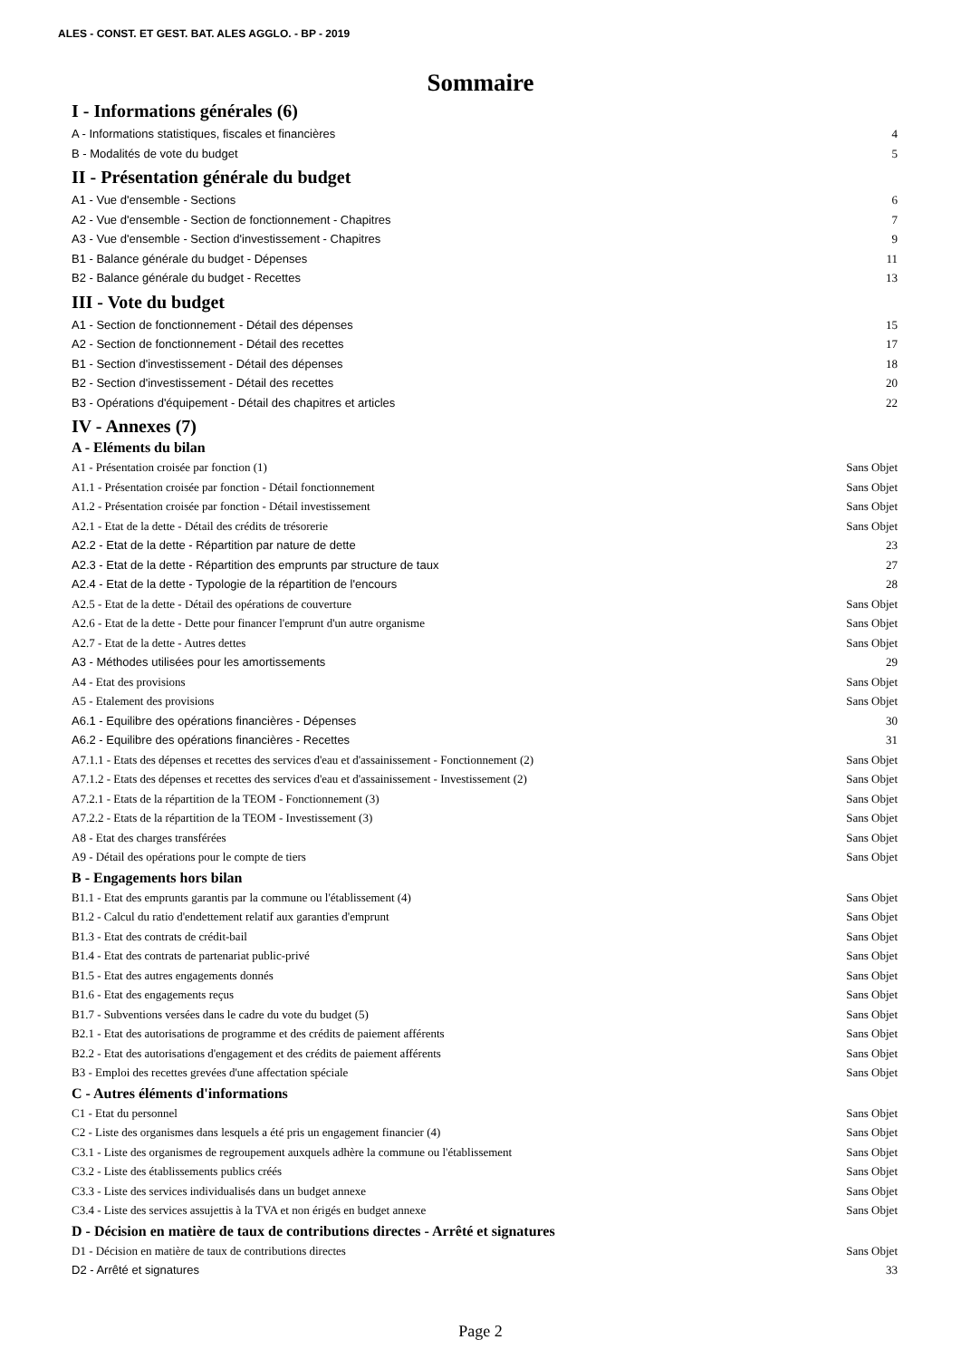ALES - CONST. ET GEST. BAT. ALES AGGLO. - BP - 2019
Sommaire
I - Informations générales (6)
A - Informations statistiques, fiscales et financières 4
B - Modalités de vote du budget 5
II - Présentation générale du budget
A1 - Vue d'ensemble - Sections 6
A2 - Vue d'ensemble - Section de fonctionnement - Chapitres 7
A3 - Vue d'ensemble - Section d'investissement - Chapitres 9
B1 - Balance générale du budget - Dépenses 11
B2 - Balance générale du budget - Recettes 13
III - Vote du budget
A1 - Section de fonctionnement - Détail des dépenses 15
A2 - Section de fonctionnement - Détail des recettes 17
B1 - Section d'investissement - Détail des dépenses 18
B2 - Section d'investissement - Détail des recettes 20
B3 - Opérations d'équipement - Détail des chapitres et articles 22
IV - Annexes (7)
A - Eléments du bilan
A1 - Présentation croisée par fonction (1) Sans Objet
A1.1 - Présentation croisée par fonction - Détail fonctionnement Sans Objet
A1.2 - Présentation croisée par fonction - Détail investissement Sans Objet
A2.1 - Etat de la dette - Détail des crédits de trésorerie Sans Objet
A2.2 - Etat de la dette - Répartition par nature de dette 23
A2.3 - Etat de la dette - Répartition des emprunts par structure de taux 27
A2.4 - Etat de la dette - Typologie de la répartition de l'encours 28
A2.5 - Etat de la dette - Détail des opérations de couverture Sans Objet
A2.6 - Etat de la dette - Dette pour financer l'emprunt d'un autre organisme Sans Objet
A2.7 - Etat de la dette - Autres dettes Sans Objet
A3 - Méthodes utilisées pour les amortissements 29
A4 - Etat des provisions Sans Objet
A5 - Etalement des provisions Sans Objet
A6.1 - Equilibre des opérations financières - Dépenses 30
A6.2 - Equilibre des opérations financières - Recettes 31
A7.1.1 - Etats des dépenses et recettes des services d'eau et d'assainissement - Fonctionnement (2) Sans Objet
A7.1.2 - Etats des dépenses et recettes des services d'eau et d'assainissement - Investissement (2) Sans Objet
A7.2.1 - Etats de la répartition de la TEOM - Fonctionnement (3) Sans Objet
A7.2.2 - Etats de la répartition de la TEOM - Investissement (3) Sans Objet
A8 - Etat des charges transférées Sans Objet
A9 - Détail des opérations pour le compte de tiers Sans Objet
B - Engagements hors bilan
B1.1 - Etat des emprunts garantis par la commune ou l'établissement (4) Sans Objet
B1.2 - Calcul du ratio d'endettement relatif aux garanties d'emprunt Sans Objet
B1.3 - Etat des contrats de crédit-bail Sans Objet
B1.4 - Etat des contrats de partenariat public-privé Sans Objet
B1.5 - Etat des autres engagements donnés Sans Objet
B1.6 - Etat des engagements reçus Sans Objet
B1.7 - Subventions versées dans le cadre du vote du budget (5) Sans Objet
B2.1 - Etat des autorisations de programme et des crédits de paiement afférents Sans Objet
B2.2 - Etat des autorisations d'engagement et des crédits de paiement afférents Sans Objet
B3 - Emploi des recettes grevées d'une affectation spéciale Sans Objet
C - Autres éléments d'informations
C1 - Etat du personnel Sans Objet
C2 - Liste des organismes dans lesquels a été pris un engagement financier (4) Sans Objet
C3.1 - Liste des organismes de regroupement auxquels adhère la commune ou l'établissement Sans Objet
C3.2 - Liste des établissements publics créés Sans Objet
C3.3 - Liste des services individualisés dans un budget annexe Sans Objet
C3.4 - Liste des services assujettis à la TVA et non érigés en budget annexe Sans Objet
D - Décision en matière de taux de contributions directes - Arrêté et signatures
D1 - Décision en matière de taux de contributions directes Sans Objet
D2 - Arrêté et signatures 33
Page 2